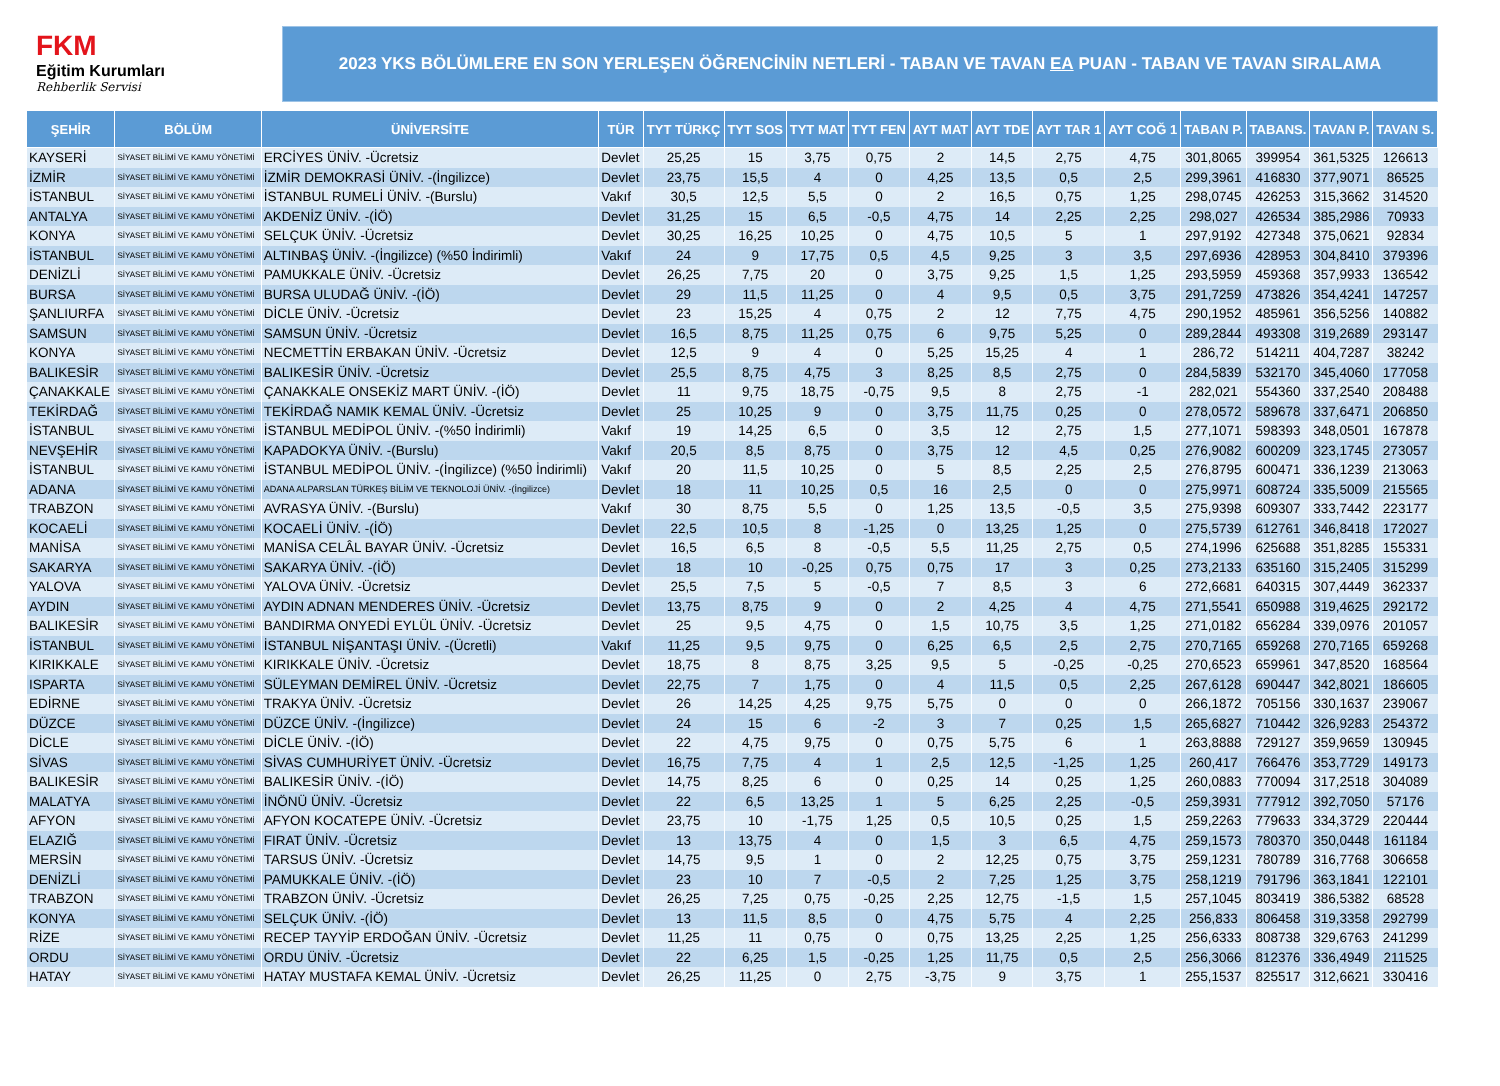FKM
Eğitim Kurumları
Rehberlik Servisi
2023 YKS BÖLÜMLERE EN SON YERLEŞEN ÖĞRENCİNİN NETLERİ - TABAN VE TAVAN EA PUAN - TABAN VE TAVAN SIRALAMA
| ŞEHİR | BÖLÜM | ÜNİVERSİTE | TÜR | TYT TÜRKÇ | TYT SOS | TYT MAT | TYT FEN | AYT MAT | AYT TDE | AYT TAR 1 | AYT COĞ 1 | TABAN P. | TABANS. | TAVAN P. | TAVAN S. |
| --- | --- | --- | --- | --- | --- | --- | --- | --- | --- | --- | --- | --- | --- | --- | --- |
| KAYSERİ | SİYASET BİLİMİ VE KAMU YÖNETİMİ | ERCİYES ÜNİV. -Ücretsiz | Devlet | 25,25 | 15 | 3,75 | 0,75 | 2 | 14,5 | 2,75 | 4,75 | 301,8065 | 399954 | 361,5325 | 126613 |
| İZMİR | SİYASET BİLİMİ VE KAMU YÖNETİMİ | İZMİR DEMOKRASİ ÜNİV. -(İngilizce) | Devlet | 23,75 | 15,5 | 4 | 0 | 4,25 | 13,5 | 0,5 | 2,5 | 299,3961 | 416830 | 377,9071 | 86525 |
| İSTANBUL | SİYASET BİLİMİ VE KAMU YÖNETİMİ | İSTANBUL RUMELİ ÜNİV. -(Burslu) | Vakıf | 30,5 | 12,5 | 5,5 | 0 | 2 | 16,5 | 0,75 | 1,25 | 298,0745 | 426253 | 315,3662 | 314520 |
| ANTALYA | SİYASET BİLİMİ VE KAMU YÖNETİMİ | AKDENİZ ÜNİV. -(İÖ) | Devlet | 31,25 | 15 | 6,5 | -0,5 | 4,75 | 14 | 2,25 | 2,25 | 298,027 | 426534 | 385,2986 | 70933 |
| KONYA | SİYASET BİLİMİ VE KAMU YÖNETİMİ | SELÇUK ÜNİV. -Ücretsiz | Devlet | 30,25 | 16,25 | 10,25 | 0 | 4,75 | 10,5 | 5 | 1 | 297,9192 | 427348 | 375,0621 | 92834 |
| İSTANBUL | SİYASET BİLİMİ VE KAMU YÖNETİMİ | ALTINBAŞ ÜNİV. -(İngilizce) (%50 İndirimli) | Vakıf | 24 | 9 | 17,75 | 0,5 | 4,5 | 9,25 | 3 | 3,5 | 297,6936 | 428953 | 304,8410 | 379396 |
| DENİZLİ | SİYASET BİLİMİ VE KAMU YÖNETİMİ | PAMUKKALE ÜNİV. -Ücretsiz | Devlet | 26,25 | 7,75 | 20 | 0 | 3,75 | 9,25 | 1,5 | 1,25 | 293,5959 | 459368 | 357,9933 | 136542 |
| BURSA | SİYASET BİLİMİ VE KAMU YÖNETİMİ | BURSA ULUDAĞ ÜNİV. -(İÖ) | Devlet | 29 | 11,5 | 11,25 | 0 | 4 | 9,5 | 0,5 | 3,75 | 291,7259 | 473826 | 354,4241 | 147257 |
| ŞANLIURFA | SİYASET BİLİMİ VE KAMU YÖNETİMİ | DİCLE ÜNİV. -Ücretsiz | Devlet | 23 | 15,25 | 4 | 0,75 | 2 | 12 | 7,75 | 4,75 | 290,1952 | 485961 | 356,5256 | 140882 |
| SAMSUN | SİYASET BİLİMİ VE KAMU YÖNETİMİ | SAMSUN ÜNİV. -Ücretsiz | Devlet | 16,5 | 8,75 | 11,25 | 0,75 | 6 | 9,75 | 5,25 | 0 | 289,2844 | 493308 | 319,2689 | 293147 |
| KONYA | SİYASET BİLİMİ VE KAMU YÖNETİMİ | NECMETTİN ERBAKAN ÜNİV. -Ücretsiz | Devlet | 12,5 | 9 | 4 | 0 | 5,25 | 15,25 | 4 | 1 | 286,72 | 514211 | 404,7287 | 38242 |
| BALIKESİR | SİYASET BİLİMİ VE KAMU YÖNETİMİ | BALIKESİR ÜNİV. -Ücretsiz | Devlet | 25,5 | 8,75 | 4,75 | 3 | 8,25 | 8,5 | 2,75 | 0 | 284,5839 | 532170 | 345,4060 | 177058 |
| ÇANAKKALE | SİYASET BİLİMİ VE KAMU YÖNETİMİ | ÇANAKKALE ONSEKİZ MART ÜNİV. -(İÖ) | Devlet | 11 | 9,75 | 18,75 | -0,75 | 9,5 | 8 | 2,75 | -1 | 282,021 | 554360 | 337,2540 | 208488 |
| TEKİRDAĞ | SİYASET BİLİMİ VE KAMU YÖNETİMİ | TEKİRDAĞ NAMIK KEMAL ÜNİV. -Ücretsiz | Devlet | 25 | 10,25 | 9 | 0 | 3,75 | 11,75 | 0,25 | 0 | 278,0572 | 589678 | 337,6471 | 206850 |
| İSTANBUL | SİYASET BİLİMİ VE KAMU YÖNETİMİ | İSTANBUL MEDİPOL ÜNİV. -(%50 İndirimli) | Vakıf | 19 | 14,25 | 6,5 | 0 | 3,5 | 12 | 2,75 | 1,5 | 277,1071 | 598393 | 348,0501 | 167878 |
| NEVŞEHİR | SİYASET BİLİMİ VE KAMU YÖNETİMİ | KAPADOKYA ÜNİV. -(Burslu) | Vakıf | 20,5 | 8,5 | 8,75 | 0 | 3,75 | 12 | 4,5 | 0,25 | 276,9082 | 600209 | 323,1745 | 273057 |
| İSTANBUL | SİYASET BİLİMİ VE KAMU YÖNETİMİ | İSTANBUL MEDİPOL ÜNİV. -(İngilizce) (%50 İndirimli) | Vakıf | 20 | 11,5 | 10,25 | 0 | 5 | 8,5 | 2,25 | 2,5 | 276,8795 | 600471 | 336,1239 | 213063 |
| ADANA | SİYASET BİLİMİ VE KAMU YÖNETİMİ | ADANA ALPARSLAN TÜRKEŞ BİLİM VE TEKNOLOJİ ÜNİV. -(İngilizce) | Devlet | 18 | 11 | 10,25 | 0,5 | 16 | 2,5 | 0 | 0 | 275,9971 | 608724 | 335,5009 | 215565 |
| TRABZON | SİYASET BİLİMİ VE KAMU YÖNETİMİ | AVRASYA ÜNİV. -(Burslu) | Vakıf | 30 | 8,75 | 5,5 | 0 | 1,25 | 13,5 | -0,5 | 3,5 | 275,9398 | 609307 | 333,7442 | 223177 |
| KOCAELİ | SİYASET BİLİMİ VE KAMU YÖNETİMİ | KOCAELİ ÜNİV. -(İÖ) | Devlet | 22,5 | 10,5 | 8 | -1,25 | 0 | 13,25 | 1,25 | 0 | 275,5739 | 612761 | 346,8418 | 172027 |
| MANİSA | SİYASET BİLİMİ VE KAMU YÖNETİMİ | MANİSA CELÂL BAYAR ÜNİV. -Ücretsiz | Devlet | 16,5 | 6,5 | 8 | -0,5 | 5,5 | 11,25 | 2,75 | 0,5 | 274,1996 | 625688 | 351,8285 | 155331 |
| SAKARYA | SİYASET BİLİMİ VE KAMU YÖNETİMİ | SAKARYA ÜNİV. -(İÖ) | Devlet | 18 | 10 | -0,25 | 0,75 | 0,75 | 17 | 3 | 0,25 | 273,2133 | 635160 | 315,2405 | 315299 |
| YALOVA | SİYASET BİLİMİ VE KAMU YÖNETİMİ | YALOVA ÜNİV. -Ücretsiz | Devlet | 25,5 | 7,5 | 5 | -0,5 | 7 | 8,5 | 3 | 6 | 272,6681 | 640315 | 307,4449 | 362337 |
| AYDIN | SİYASET BİLİMİ VE KAMU YÖNETİMİ | AYDIN ADNAN MENDERES ÜNİV. -Ücretsiz | Devlet | 13,75 | 8,75 | 9 | 0 | 2 | 4,25 | 4 | 4,75 | 271,5541 | 650988 | 319,4625 | 292172 |
| BALIKESİR | SİYASET BİLİMİ VE KAMU YÖNETİMİ | BANDIRMA ONYEDİ EYLÜL ÜNİV. -Ücretsiz | Devlet | 25 | 9,5 | 4,75 | 0 | 1,5 | 10,75 | 3,5 | 1,25 | 271,0182 | 656284 | 339,0976 | 201057 |
| İSTANBUL | SİYASET BİLİMİ VE KAMU YÖNETİMİ | İSTANBUL NİŞANTAŞI ÜNİV. -(Ücretli) | Vakıf | 11,25 | 9,5 | 9,75 | 0 | 6,25 | 6,5 | 2,5 | 2,75 | 270,7165 | 659268 | 270,7165 | 659268 |
| KIRIKKALE | SİYASET BİLİMİ VE KAMU YÖNETİMİ | KIRIKKALE ÜNİV. -Ücretsiz | Devlet | 18,75 | 8 | 8,75 | 3,25 | 9,5 | 5 | -0,25 | -0,25 | 270,6523 | 659961 | 347,8520 | 168564 |
| ISPARTA | SİYASET BİLİMİ VE KAMU YÖNETİMİ | SÜLEYMAN DEMİREL ÜNİV. -Ücretsiz | Devlet | 22,75 | 7 | 1,75 | 0 | 4 | 11,5 | 0,5 | 2,25 | 267,6128 | 690447 | 342,8021 | 186605 |
| EDİRNE | SİYASET BİLİMİ VE KAMU YÖNETİMİ | TRAKYA ÜNİV. -Ücretsiz | Devlet | 26 | 14,25 | 4,25 | 9,75 | 5,75 | 0 | 0 | 0 | 266,1872 | 705156 | 330,1637 | 239067 |
| DÜZCE | SİYASET BİLİMİ VE KAMU YÖNETİMİ | DÜZCE ÜNİV. -(İngilizce) | Devlet | 24 | 15 | 6 | -2 | 3 | 7 | 0,25 | 1,5 | 265,6827 | 710442 | 326,9283 | 254372 |
| DİCLE | SİYASET BİLİMİ VE KAMU YÖNETİMİ | DİCLE ÜNİV. -(İÖ) | Devlet | 22 | 4,75 | 9,75 | 0 | 0,75 | 5,75 | 6 | 1 | 263,8888 | 729127 | 359,9659 | 130945 |
| SİVAS | SİYASET BİLİMİ VE KAMU YÖNETİMİ | SİVAS CUMHURİYET ÜNİV. -Ücretsiz | Devlet | 16,75 | 7,75 | 4 | 1 | 2,5 | 12,5 | -1,25 | 1,25 | 260,417 | 766476 | 353,7729 | 149173 |
| BALIKESİR | SİYASET BİLİMİ VE KAMU YÖNETİMİ | BALIKESİR ÜNİV. -(İÖ) | Devlet | 14,75 | 8,25 | 6 | 0 | 0,25 | 14 | 0,25 | 1,25 | 260,0883 | 770094 | 317,2518 | 304089 |
| MALATYA | SİYASET BİLİMİ VE KAMU YÖNETİMİ | İNÖNÜ ÜNİV. -Ücretsiz | Devlet | 22 | 6,5 | 13,25 | 1 | 5 | 6,25 | 2,25 | -0,5 | 259,3931 | 777912 | 392,7050 | 57176 |
| AFYON | SİYASET BİLİMİ VE KAMU YÖNETİMİ | AFYON KOCATEPE ÜNİV. -Ücretsiz | Devlet | 23,75 | 10 | -1,75 | 1,25 | 0,5 | 10,5 | 0,25 | 1,5 | 259,2263 | 779633 | 334,3729 | 220444 |
| ELAZIĞ | SİYASET BİLİMİ VE KAMU YÖNETİMİ | FIRAT ÜNİV. -Ücretsiz | Devlet | 13 | 13,75 | 4 | 0 | 1,5 | 3 | 6,5 | 4,75 | 259,1573 | 780370 | 350,0448 | 161184 |
| MERSİN | SİYASET BİLİMİ VE KAMU YÖNETİMİ | TARSUS ÜNİV. -Ücretsiz | Devlet | 14,75 | 9,5 | 1 | 0 | 2 | 12,25 | 0,75 | 3,75 | 259,1231 | 780789 | 316,7768 | 306658 |
| DENİZLİ | SİYASET BİLİMİ VE KAMU YÖNETİMİ | PAMUKKALE ÜNİV. -(İÖ) | Devlet | 23 | 10 | 7 | -0,5 | 2 | 7,25 | 1,25 | 3,75 | 258,1219 | 791796 | 363,1841 | 122101 |
| TRABZON | SİYASET BİLİMİ VE KAMU YÖNETİMİ | TRABZON ÜNİV. -Ücretsiz | Devlet | 26,25 | 7,25 | 0,75 | -0,25 | 2,25 | 12,75 | -1,5 | 1,5 | 257,1045 | 803419 | 386,5382 | 68528 |
| KONYA | SİYASET BİLİMİ VE KAMU YÖNETİMİ | SELÇUK ÜNİV. -(İÖ) | Devlet | 13 | 11,5 | 8,5 | 0 | 4,75 | 5,75 | 4 | 2,25 | 256,833 | 806458 | 319,3358 | 292799 |
| RİZE | SİYASET BİLİMİ VE KAMU YÖNETİMİ | RECEP TAYYİP ERDOĞAN ÜNİV. -Ücretsiz | Devlet | 11,25 | 11 | 0,75 | 0 | 0,75 | 13,25 | 2,25 | 1,25 | 256,6333 | 808738 | 329,6763 | 241299 |
| ORDU | SİYASET BİLİMİ VE KAMU YÖNETİMİ | ORDU ÜNİV. -Ücretsiz | Devlet | 22 | 6,25 | 1,5 | -0,25 | 1,25 | 11,75 | 0,5 | 2,5 | 256,3066 | 812376 | 336,4949 | 211525 |
| HATAY | SİYASET BİLİMİ VE KAMU YÖNETİMİ | HATAY MUSTAFA KEMAL ÜNİV. -Ücretsiz | Devlet | 26,25 | 11,25 | 0 | 2,75 | -3,75 | 9 | 3,75 | 1 | 255,1537 | 825517 | 312,6621 | 330416 |